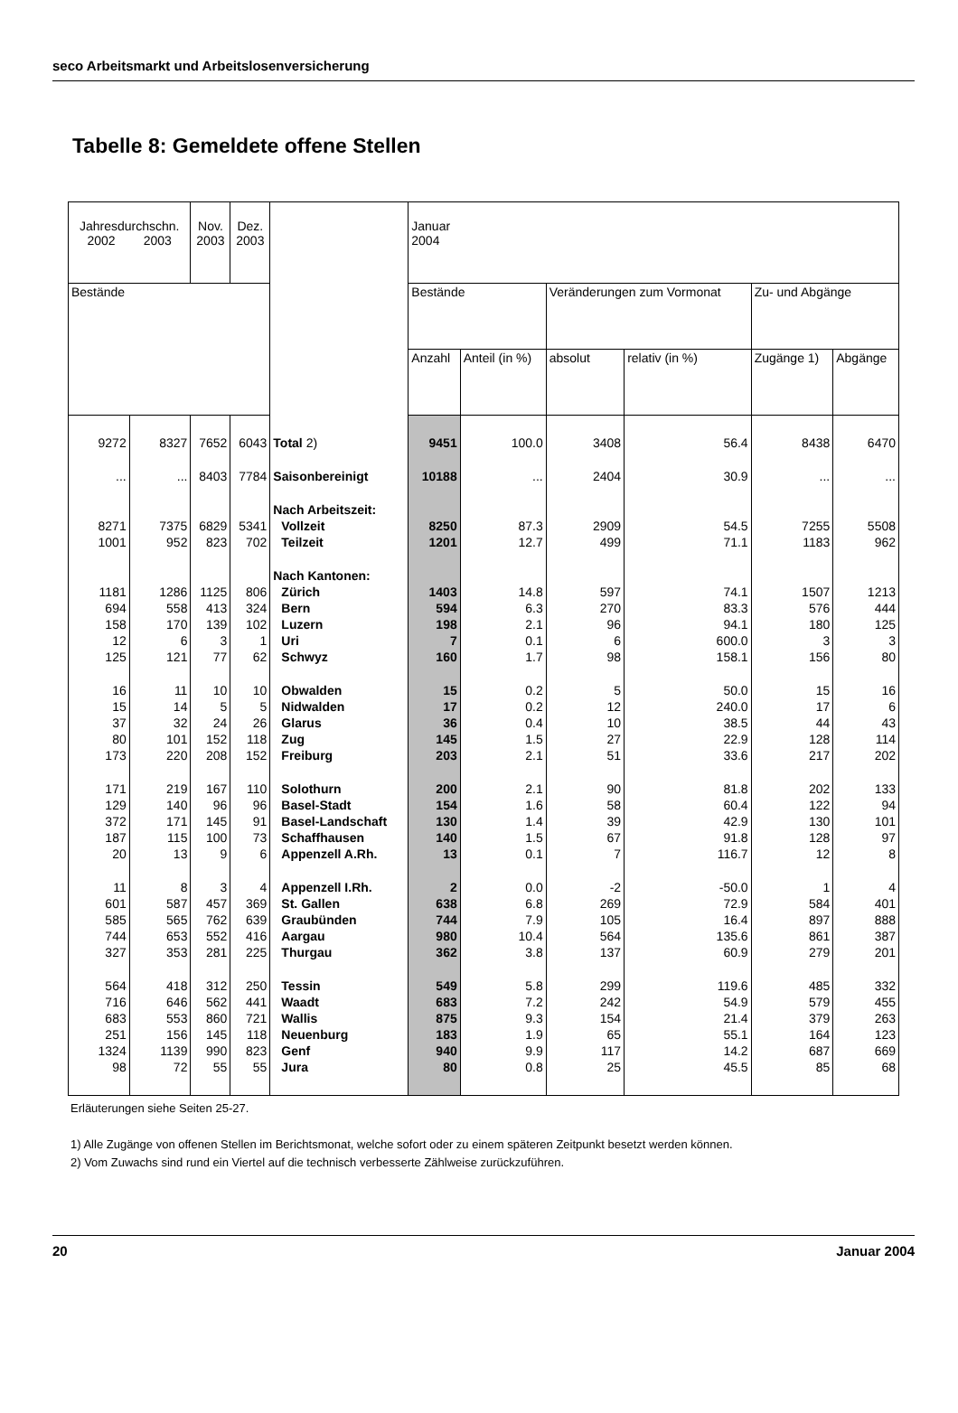seco Arbeitsmarkt und Arbeitslosenversicherung
Tabelle 8: Gemeldete offene Stellen
| Jahresdurchschn. 2002 2003 | | Nov. 2003 | Dez. 2003 | | Januar 2004 | | | | | |
| --- | --- | --- | --- | --- | --- | --- | --- | --- | --- | --- |
| Bestände | | | | | Bestände | | Veränderungen zum Vormonat | | Zu- und Abgänge | |
| | | | | | Anzahl | Anteil (in %) | absolut | relativ (in %) | Zugänge 1) | Abgänge |
| 9272 | 8327 | 7652 | 6043 | Total 2) | 9451 | 100.0 | 3408 | 56.4 | 8438 | 6470 |
| ... | ... | 8403 | 7784 | Saisonbereinigt | 10188 | ... | 2404 | 30.9 | ... | ... |
| | | | | Nach Arbeitszeit: | | | | | | |
| 8271 | 7375 | 6829 | 5341 | Vollzeit | 8250 | 87.3 | 2909 | 54.5 | 7255 | 5508 |
| 1001 | 952 | 823 | 702 | Teilzeit | 1201 | 12.7 | 499 | 71.1 | 1183 | 962 |
| | | | | Nach Kantonen: | | | | | | |
| 1181 | 1286 | 1125 | 806 | Zürich | 1403 | 14.8 | 597 | 74.1 | 1507 | 1213 |
| 694 | 558 | 413 | 324 | Bern | 594 | 6.3 | 270 | 83.3 | 576 | 444 |
| 158 | 170 | 139 | 102 | Luzern | 198 | 2.1 | 96 | 94.1 | 180 | 125 |
| 12 | 6 | 3 | 1 | Uri | 7 | 0.1 | 6 | 600.0 | 3 | 3 |
| 125 | 121 | 77 | 62 | Schwyz | 160 | 1.7 | 98 | 158.1 | 156 | 80 |
| 16 | 11 | 10 | 10 | Obwalden | 15 | 0.2 | 5 | 50.0 | 15 | 16 |
| 15 | 14 | 5 | 5 | Nidwalden | 17 | 0.2 | 12 | 240.0 | 17 | 6 |
| 37 | 32 | 24 | 26 | Glarus | 36 | 0.4 | 10 | 38.5 | 44 | 43 |
| 80 | 101 | 152 | 118 | Zug | 145 | 1.5 | 27 | 22.9 | 128 | 114 |
| 173 | 220 | 208 | 152 | Freiburg | 203 | 2.1 | 51 | 33.6 | 217 | 202 |
| 171 | 219 | 167 | 110 | Solothurn | 200 | 2.1 | 90 | 81.8 | 202 | 133 |
| 129 | 140 | 96 | 96 | Basel-Stadt | 154 | 1.6 | 58 | 60.4 | 122 | 94 |
| 372 | 171 | 145 | 91 | Basel-Landschaft | 130 | 1.4 | 39 | 42.9 | 130 | 101 |
| 187 | 115 | 100 | 73 | Schaffhausen | 140 | 1.5 | 67 | 91.8 | 128 | 97 |
| 20 | 13 | 9 | 6 | Appenzell A.Rh. | 13 | 0.1 | 7 | 116.7 | 12 | 8 |
| 11 | 8 | 3 | 4 | Appenzell I.Rh. | 2 | 0.0 | -2 | -50.0 | 1 | 4 |
| 601 | 587 | 457 | 369 | St. Gallen | 638 | 6.8 | 269 | 72.9 | 584 | 401 |
| 585 | 565 | 762 | 639 | Graubünden | 744 | 7.9 | 105 | 16.4 | 897 | 888 |
| 744 | 653 | 552 | 416 | Aargau | 980 | 10.4 | 564 | 135.6 | 861 | 387 |
| 327 | 353 | 281 | 225 | Thurgau | 362 | 3.8 | 137 | 60.9 | 279 | 201 |
| 564 | 418 | 312 | 250 | Tessin | 549 | 5.8 | 299 | 119.6 | 485 | 332 |
| 716 | 646 | 562 | 441 | Waadt | 683 | 7.2 | 242 | 54.9 | 579 | 455 |
| 683 | 553 | 860 | 721 | Wallis | 875 | 9.3 | 154 | 21.4 | 379 | 263 |
| 251 | 156 | 145 | 118 | Neuenburg | 183 | 1.9 | 65 | 55.1 | 164 | 123 |
| 1324 | 1139 | 990 | 823 | Genf | 940 | 9.9 | 117 | 14.2 | 687 | 669 |
| 98 | 72 | 55 | 55 | Jura | 80 | 0.8 | 25 | 45.5 | 85 | 68 |
Erläuterungen siehe Seiten 25-27.
1) Alle Zugänge von offenen Stellen im Berichtsmonat, welche sofort oder zu einem späteren Zeitpunkt besetzt werden können.
2) Vom Zuwachs sind rund ein Viertel auf die technisch verbesserte Zählweise zurückzuführen.
20 Januar 2004